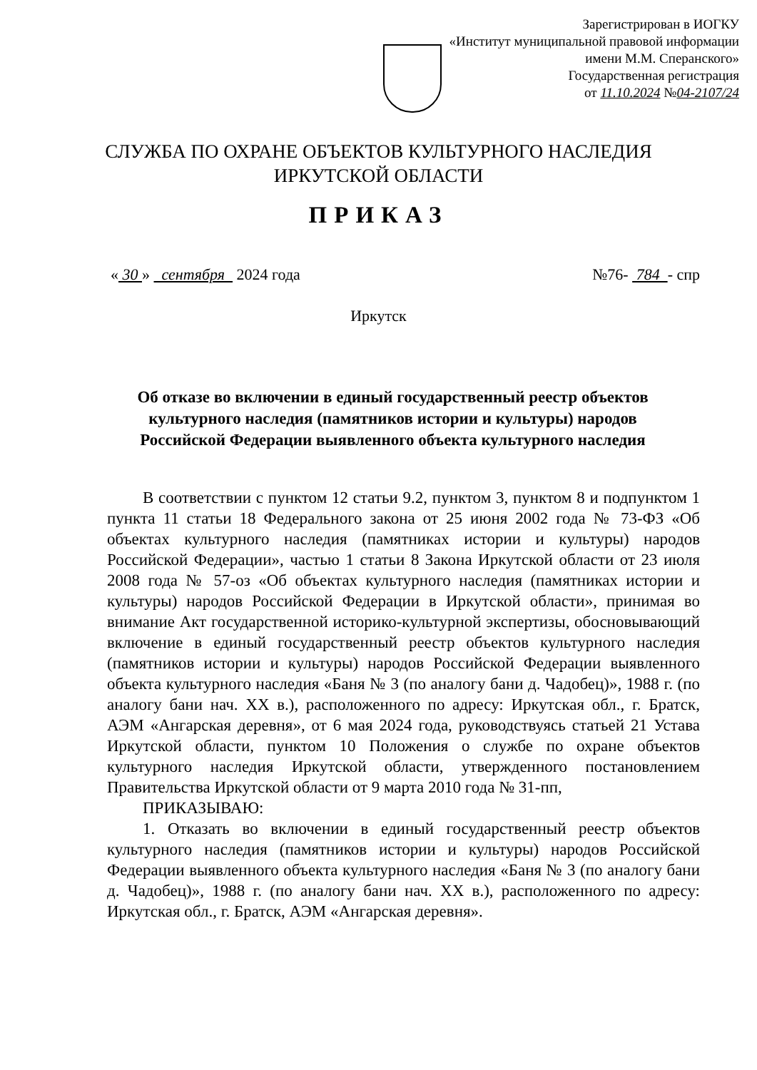Зарегистрирован в ИОГКУ
«Институт муниципальной правовой информации
имени М.М. Сперанского»
Государственная регистрация
от 11.10.2024 №04-2107/24
СЛУЖБА ПО ОХРАНЕ ОБЪЕКТОВ КУЛЬТУРНОГО НАСЛЕДИЯ
ИРКУТСКОЙ ОБЛАСТИ
ПРИКАЗ
« 30 » сентября 2024 года №76- 784 - спр
Иркутск
Об отказе во включении в единый государственный реестр объектов культурного наследия (памятников истории и культуры) народов Российской Федерации выявленного объекта культурного наследия
В соответствии с пунктом 12 статьи 9.2, пунктом 3, пунктом 8 и подпунктом 1 пункта 11 статьи 18 Федерального закона от 25 июня 2002 года № 73-ФЗ «Об объектах культурного наследия (памятниках истории и культуры) народов Российской Федерации», частью 1 статьи 8 Закона Иркутской области от 23 июля 2008 года № 57-оз «Об объектах культурного наследия (памятниках истории и культуры) народов Российской Федерации в Иркутской области», принимая во внимание Акт государственной историко-культурной экспертизы, обосновывающий включение в единый государственный реестр объектов культурного наследия (памятников истории и культуры) народов Российской Федерации выявленного объекта культурного наследия «Баня № 3 (по аналогу бани д. Чадобец)», 1988 г. (по аналогу бани нач. XX в.), расположенного по адресу: Иркутская обл., г. Братск, АЭМ «Ангарская деревня», от 6 мая 2024 года, руководствуясь статьей 21 Устава Иркутской области, пунктом 10 Положения о службе по охране объектов культурного наследия Иркутской области, утвержденного постановлением Правительства Иркутской области от 9 марта 2010 года № 31-пп,
ПРИКАЗЫВАЮ:
1. Отказать во включении в единый государственный реестр объектов культурного наследия (памятников истории и культуры) народов Российской Федерации выявленного объекта культурного наследия «Баня № 3 (по аналогу бани д. Чадобец)», 1988 г. (по аналогу бани нач. XX в.), расположенного по адресу: Иркутская обл., г. Братск, АЭМ «Ангарская деревня».